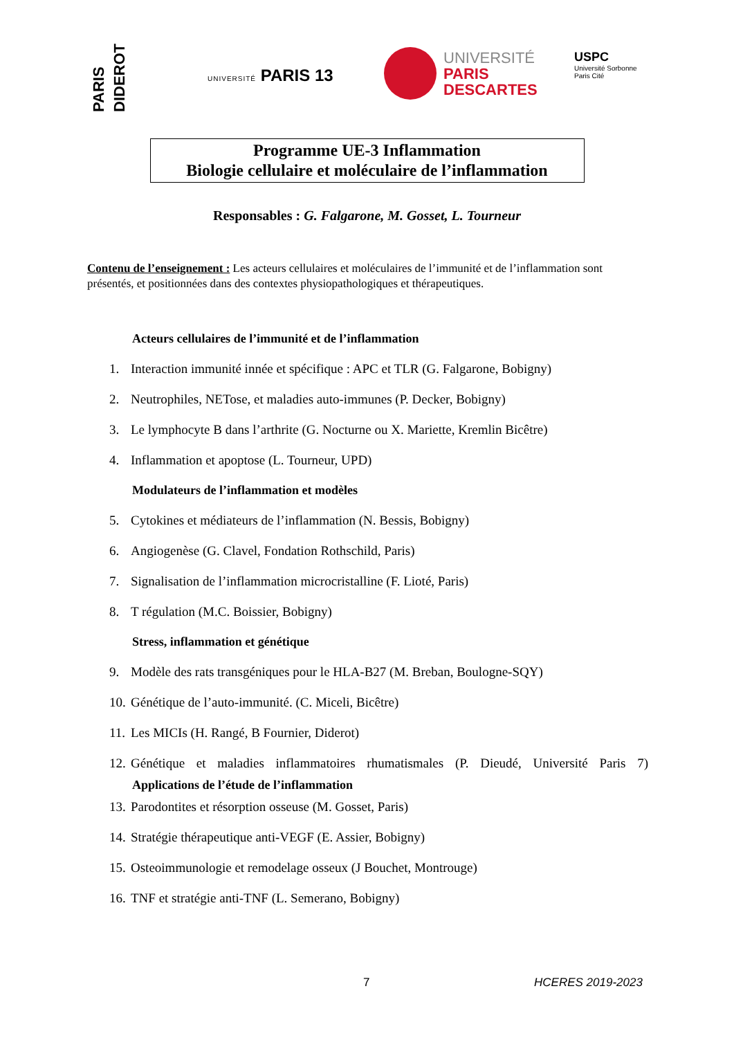PARIS DIDEROT
UNIVERSITÉ PARIS 13
UNIVERSITÉ
PARIS
DESCARTES
USPC
Université Sorbonne
Paris Cité
Programme UE-3 Inflammation
Biologie cellulaire et moléculaire de l’inflammation
Responsables : G. Falgarone, M. Gosset, L. Tourneur
Contenu de l’enseignement : Les acteurs cellulaires et moléculaires de l’immunité et de l’inflammation sont présentés, et positionnées dans des contextes physiopathologiques et thérapeutiques.
Acteurs cellulaires de l’immunité et de l’inflammation
1. Interaction immunité innée et spécifique : APC et TLR (G. Falgarone, Bobigny)
2. Neutrophiles, NETose, et maladies auto-immunes (P. Decker, Bobigny)
3. Le lymphocyte B dans l’arthrite (G. Nocturne ou X. Mariette, Kremlin Bicêtre)
4. Inflammation et apoptose (L. Tourneur, UPD)
Modulateurs de l’inflammation et modèles
5. Cytokines et médiateurs de l’inflammation (N. Bessis, Bobigny)
6. Angiogenèse (G. Clavel, Fondation Rothschild, Paris)
7. Signalisation de l’inflammation microcristalline (F. Lioté, Paris)
8. T régulation (M.C. Boissier, Bobigny)
Stress, inflammation et génétique
9. Modèle des rats transgéniques pour le HLA-B27 (M. Breban, Boulogne-SQY)
10. Génétique de l’auto-immunité. (C. Miceli, Bicêtre)
11. Les MICIs (H. Rangé, B Fournier, Diderot)
12. Génétique et maladies inflammatoires rhumatismales (P. Dieudé, Université Paris 7)
Applications de l’étude de l’inflammation
13. Parodontites et résorption osseuse (M. Gosset, Paris)
14. Stratégie thérapeutique anti-VEGF (E. Assier, Bobigny)
15. Osteoimmunologie et remodelage osseux (J Bouchet, Montrouge)
16. TNF et stratégie anti-TNF (L. Semerano, Bobigny)
7 HCERES 2019-2023